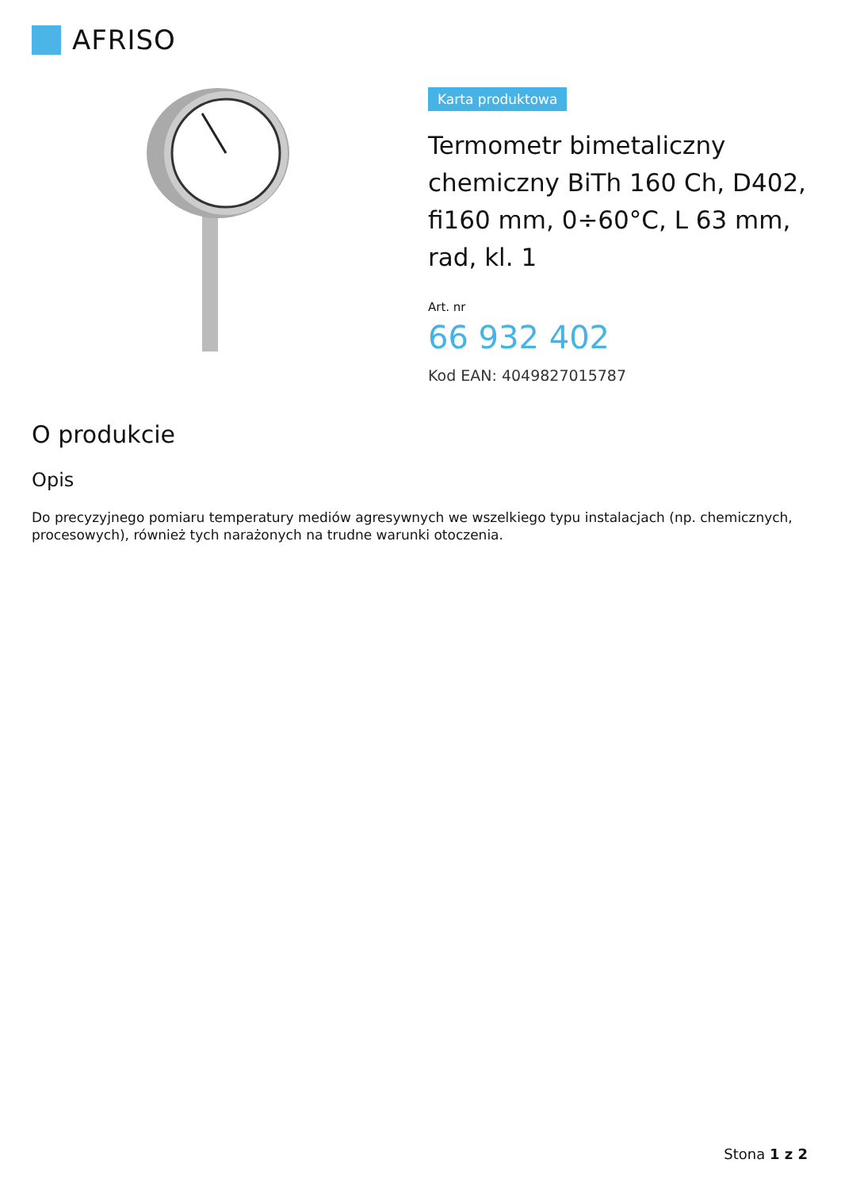AFRISO
Karta produktowa
Termometr bimetaliczny chemiczny BiTh 160 Ch, D402, fi160 mm, 0÷60°C, L 63 mm, rad, kl. 1
Art. nr
66 932 402
Kod EAN: 4049827015787
O produkcie
Opis
Do precyzyjnego pomiaru temperatury mediów agresywnych we wszelkiego typu instalacjach (np. chemicznych, procesowych), również tych narażonych na trudne warunki otoczenia.
Stona 1 z 2